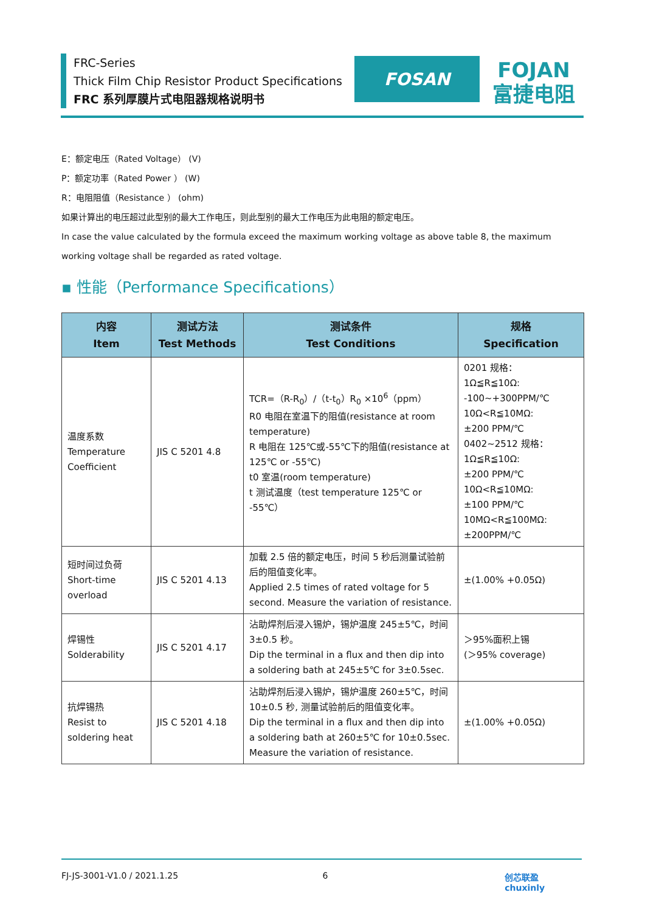FRC-Series
Thick Film Chip Resistor Product Specifications
FRC 系列厚膜片式电阻器规格说明书
FOSAN
FOJAN
富捷电阻
E：额定电压（Rated Voltage） (V)
P：额定功率（Rated Power ） (W)
R：电阻阻值（Resistance ） (ohm)
如果计算出的电压超过此型别的最大工作电压，则此型别的最大工作电压为此电阻的额定电压。
In case the value calculated by the formula exceed the maximum working voltage as above table 8, the maximum working voltage shall be regarded as rated voltage.
▪ 性能（Performance Specifications）
| 内容 Item | 测试方法 Test Methods | 测试条件 Test Conditions | 规格 Specification |
| --- | --- | --- | --- |
| 温度系数 Temperature Coefficient | JIS C 5201 4.8 | TCR=（R-R<sub>0</sub>）/（t-t<sub>0</sub>）R<sub>0</sub> ×10<sup>6</sup>（ppm） R0 电阻在室温下的阻值(resistance at room temperature) R 电阻在 125℃或-55℃下的阻值(resistance at 125℃ or -55℃) t0 室温(room temperature) t 测试温度（test temperature 125℃ or -55℃） | 0201 规格： 1Ω≦R≦10Ω: -100~+300PPM/℃ 10Ω<R≦10MΩ: ±200 PPM/℃ 0402~2512 规格： 1Ω≦R≦10Ω: ±200 PPM/℃ 10Ω<R≦10MΩ: ±100 PPM/℃ 10MΩ<R≦100MΩ: ±200PPM/℃ |
| 短时间过负荷 Short-time overload | JIS C 5201 4.13 | 加载 2.5 倍的额定电压，时间 5 秒后测量试验前后的阻值变化率。 Applied 2.5 times of rated voltage for 5 second. Measure the variation of resistance. | ±(1.00% +0.05Ω) |
| 焊锡性 Solderability | JIS C 5201 4.17 | 沾助焊剂后浸入锡炉，锡炉温度 245±5℃，时间 3±0.5 秒。 Dip the terminal in a flux and then dip into a soldering bath at 245±5℃ for 3±0.5sec. | ＞95%面积上锡 (＞95% coverage) |
| 抗焊锡热 Resist to soldering heat | JIS C 5201 4.18 | 沾助焊剂后浸入锡炉，锡炉温度 260±5℃，时间 10±0.5 秒, 测量试验前后的阻值变化率。 Dip the terminal in a flux and then dip into a soldering bath at 260±5℃ for 10±0.5sec. Measure the variation of resistance. | ±(1.00% +0.05Ω) |
FJ-JS-3001-V1.0 / 2021.1.25 6 创芯联盈 chuxinly